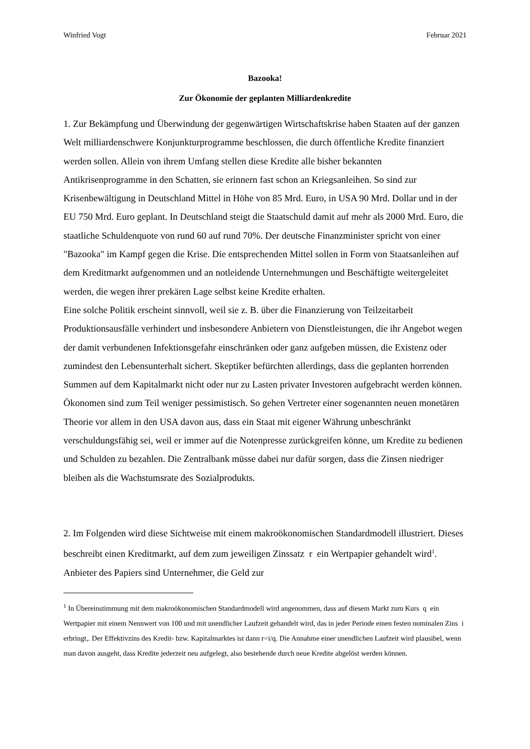Winfried Vogt Februar 2021
Bazooka!
Zur Ökonomie der geplanten Milliardenkredite
1. Zur Bekämpfung und Überwindung der gegenwärtigen Wirtschaftskrise haben Staaten auf der ganzen Welt milliardenschwere Konjunkturprogramme beschlossen, die durch öffentliche Kredite finanziert werden sollen. Allein von ihrem Umfang stellen diese Kredite alle bisher bekannten Antikrisenprogramme in den Schatten, sie erinnern fast schon an Kriegsanleihen. So sind zur Krisenbewältigung in Deutschland Mittel in Höhe von 85 Mrd. Euro, in USA 90 Mrd. Dollar und in der EU 750 Mrd. Euro geplant. In Deutschland steigt die Staatschuld damit auf mehr als 2000 Mrd. Euro, die staatliche Schuldenquote von rund 60 auf rund 70%. Der deutsche Finanzminister spricht von einer "Bazooka" im Kampf gegen die Krise. Die entsprechenden Mittel sollen in Form von Staatsanleihen auf dem Kreditmarkt aufgenommen und an notleidende Unternehmungen und Beschäftigte weitergeleitet werden, die wegen ihrer prekären Lage selbst keine Kredite erhalten.
Eine solche Politik erscheint sinnvoll, weil sie z. B. über die Finanzierung von Teilzeitarbeit Produktionsausfälle verhindert und insbesondere Anbietern von Dienstleistungen, die ihr Angebot wegen der damit verbundenen Infektionsgefahr einschränken oder ganz aufgeben müssen, die Existenz oder zumindest den Lebensunterhalt sichert. Skeptiker befürchten allerdings, dass die geplanten horrenden Summen auf dem Kapitalmarkt nicht oder nur zu Lasten privater Investoren aufgebracht werden können. Ökonomen sind zum Teil weniger pessimistisch. So gehen Vertreter einer sogenannten neuen monetären Theorie vor allem in den USA davon aus, dass ein Staat mit eigener Währung unbeschränkt verschuldungsfähig sei, weil er immer auf die Notenpresse zurückgreifen könne, um Kredite zu bedienen und Schulden zu bezahlen. Die Zentralbank müsse dabei nur dafür sorgen, dass die Zinsen niedriger bleiben als die Wachstumsrate des Sozialprodukts.
2. Im Folgenden wird diese Sichtweise mit einem makroökonomischen Standardmodell illustriert. Dieses beschreibt einen Kreditmarkt, auf dem zum jeweiligen Zinssatz r ein Wertpapier gehandelt wird<sup>1</sup>. Anbieter des Papiers sind Unternehmer, die Geld zur
<sup>1</sup> In Übereinstimmung mit dem makroökonomischen Standardmodell wird angenommen, dass auf diesem Markt zum Kurs q ein Wertpapier mit einem Nennwert von 100 und mit unendlicher Laufzeit gehandelt wird, das in jeder Periode einen festen nominalen Zins i erbringt,. Der Effektivzins des Kredit- bzw. Kapitalmarktes ist dann r=i/q. Die Annahme einer unendlichen Laufzeit wird plausibel, wenn man davon ausgeht, dass Kredite jederzeit neu aufgelegt, also bestehende durch neue Kredite abgelöst werden können.